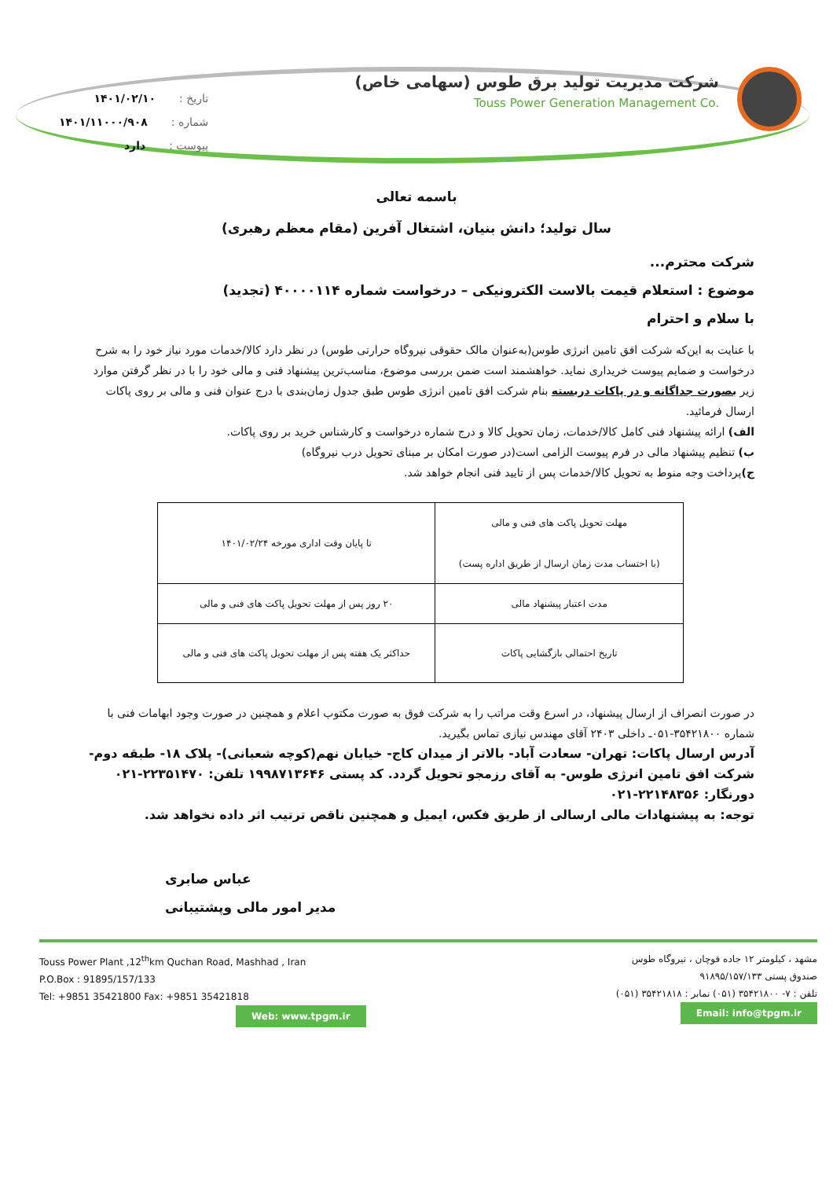شرکت مدیریت تولید برق طوس (سهامی خاص)
Touss Power Generation Management Co.
تاریخ : ۱۴۰۱/۰۲/۱۰
شماره : ۱۴۰۱/۱۱۰۰۰/۹۰۸
پیوست : دارد
باسمه تعالی
سال تولید؛ دانش بنیان، اشتغال آفرین (مقام معظم رهبری)
شرکت محترم...
موضوع : استعلام قیمت بالاست الکترونیکی – درخواست شماره ۴۰۰۰۰۱۱۴ (تجدید)
با سلام و احترام
با عنایت به این‌که شرکت افق تامین انرژی طوس(به‌عنوان مالک حقوقی نیروگاه حرارتی طوس) در نظر دارد کالا/خدمات مورد نیاز خود را به شرح درخواست و ضمایم پیوست خریداری نماید. خواهشمند است ضمن بررسی موضوع، مناسب‌ترین پیشنهاد فنی و مالی خود را با در نظر گرفتن موارد زیر بصورت جداگانه و در پاکات دربسته بنام شرکت افق تامین انرژی طوس طبق جدول زمان‌بندی با درج عنوان فنی و مالی بر روی پاکات ارسال فرمائید.
الف) ارائه پیشنهاد فنی کامل کالا/خدمات، زمان تحویل کالا و درج شماره درخواست و کارشناس خرید بر روی پاکات.
ب) تنظیم پیشنهاد مالی در فرم پیوست الزامی است(در صورت امکان بر مبنای تحویل درب نیروگاه)
ج) پرداخت وجه منوط به تحویل کالا/خدمات پس از تایید فنی انجام خواهد شد.
| مهلت تحویل پاکت های فنی و مالی (با احتساب مدت زمان ارسال از طریق اداره پست) | تا پایان وقت اداری مورخه ۱۴۰۱/۰۲/۲۴ |
| مدت اعتبار پیشنهاد مالی | ۲۰ روز پس از مهلت تحویل پاکت های فنی و مالی |
| تاریخ احتمالی بازگشایی پاکات | حداکثر یک هفته پس از مهلت تحویل پاکت های فنی و مالی |
در صورت انصراف از ارسال پیشنهاد، در اسرع وقت مراتب را به شرکت فوق به صورت مکتوب اعلام و همچنین در صورت وجود ابهامات فنی با شماره ۳۵۴۲۱۸۰۰-۰۵۱ـ داخلی ۲۴۰۳ آقای مهندس نیازی تماس بگیرید.
آدرس ارسال پاکات: تهران- سعادت آباد- بالاتر از میدان کاج- خیابان نهم(کوچه شعبانی)- پلاک ۱۸- طبقه دوم- شرکت افق تامین انرژی طوس- به آقای رزمجو تحویل گردد. کد پستی ۱۹۹۸۷۱۳۶۴۶ تلفن: ۲۲۳۵۱۴۷۰-۰۲۱ دورنگار: ۲۲۱۴۸۳۵۶-۰۲۱
توجه: به پیشنهادات مالی ارسالی از طریق فکس، ایمیل و همچنین ناقص ترتیب اثر داده نخواهد شد.
عباس صابری
مدیر امور مالی وپشتیبانی
مشهد ، کیلومتر ۱۲ جاده قوچان ، نیروگاه طوس
صندوق پستی ۹۱۸۹۵/۱۵۷/۱۳۳
تلفن : ۷- ۳۵۴۲۱۸۰۰ (۰۵۱) نمابر : ۳۵۴۲۱۸۱۸ (۰۵۱)
Email: info@tpgm.ir
Touss Power Plant ,12<sup>th</sup>km Quchan Road, Mashhad , Iran
P.O.Box : 91895/157/133
Tel: +9851 35421800 Fax: +9851 35421818
Web: www.tpgm.ir